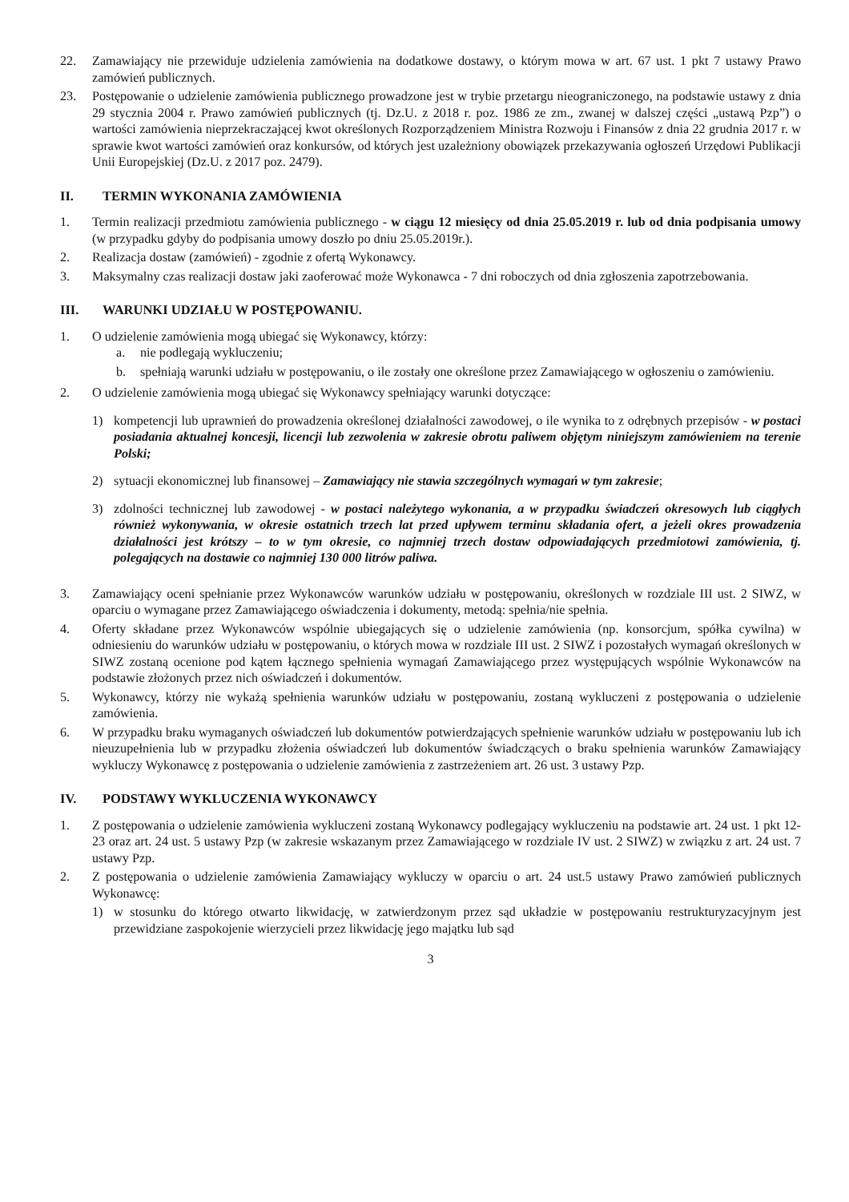22. Zamawiający nie przewiduje udzielenia zamówienia na dodatkowe dostawy, o którym mowa w art. 67 ust. 1 pkt 7 ustawy Prawo zamówień publicznych.
23. Postępowanie o udzielenie zamówienia publicznego prowadzone jest w trybie przetargu nieograniczonego, na podstawie ustawy z dnia 29 stycznia 2004 r. Prawo zamówień publicznych (tj. Dz.U. z 2018 r. poz. 1986 ze zm., zwanej w dalszej części „ustawą Pzp”) o wartości zamówienia nieprzekraczającej kwot określonych Rozporządzeniem Ministra Rozwoju i Finansów z dnia 22 grudnia 2017 r. w sprawie kwot wartości zamówień oraz konkursów, od których jest uzależniony obowiązek przekazywania ogłoszeń Urzędowi Publikacji Unii Europejskiej (Dz.U. z 2017 poz. 2479).
II. TERMIN WYKONANIA ZAMÓWIENIA
1. Termin realizacji przedmiotu zamówienia publicznego - w ciągu 12 miesięcy od dnia 25.05.2019 r. lub od dnia podpisania umowy (w przypadku gdyby do podpisania umowy doszło po dniu 25.05.2019r.).
2. Realizacja dostaw (zamówień) - zgodnie z ofertą Wykonawcy.
3. Maksymalny czas realizacji dostaw jaki zaoferować może Wykonawca - 7 dni roboczych od dnia zgłoszenia zapotrzebowania.
III. WARUNKI UDZIAŁU W POSTĘPOWANIU.
1. O udzielenie zamówienia mogą ubiegać się Wykonawcy, którzy:
a. nie podlegają wykluczeniu;
b. spełniają warunki udziału w postępowaniu, o ile zostały one określone przez Zamawiającego w ogłoszeniu o zamówieniu.
2. O udzielenie zamówienia mogą ubiegać się Wykonawcy spełniający warunki dotyczące:
1) kompetencji lub uprawnień do prowadzenia określonej działalności zawodowej, o ile wynika to z odrębnych przepisów - w postaci posiadania aktualnej koncesji, licencji lub zezwolenia w zakresie obrotu paliwem objętym niniejszym zamówieniem na terenie Polski;
2) sytuacji ekonomicznej lub finansowej – Zamawiający nie stawia szczególnych wymagań w tym zakresie;
3) zdolności technicznej lub zawodowej - w postaci należytego wykonania, a w przypadku świadczeń okresowych lub ciągłych również wykonywania, w okresie ostatnich trzech lat przed upływem terminu składania ofert, a jeżeli okres prowadzenia działalności jest krótszy – to w tym okresie, co najmniej trzech dostaw odpowiadających przedmiotowi zamówienia, tj. polegających na dostawie co najmniej 130 000 litrów paliwa.
3. Zamawiający oceni spełnianie przez Wykonawców warunków udziału w postępowaniu, określonych w rozdziale III ust. 2 SIWZ, w oparciu o wymagane przez Zamawiającego oświadczenia i dokumenty, metodą: spełnia/nie spełnia.
4. Oferty składane przez Wykonawców wspólnie ubiegających się o udzielenie zamówienia (np. konsorcjum, spółka cywilna) w odniesieniu do warunków udziału w postępowaniu, o których mowa w rozdziale III ust. 2 SIWZ i pozostałych wymagań określonych w SIWZ zostaną ocenione pod kątem łącznego spełnienia wymagań Zamawiającego przez występujących wspólnie Wykonawców na podstawie złożonych przez nich oświadczeń i dokumentów.
5. Wykonawcy, którzy nie wykażą spełnienia warunków udziału w postępowaniu, zostaną wykluczeni z postępowania o udzielenie zamówienia.
6. W przypadku braku wymaganych oświadczeń lub dokumentów potwierdzających spełnienie warunków udziału w postępowaniu lub ich nieuzupełnienia lub w przypadku złożenia oświadczeń lub dokumentów świadczących o braku spełnienia warunków Zamawiający wykluczy Wykonawcę z postępowania o udzielenie zamówienia z zastrzeżeniem art. 26 ust. 3 ustawy Pzp.
IV. PODSTAWY WYKLUCZENIA WYKONAWCY
1. Z postępowania o udzielenie zamówienia wykluczeni zostaną Wykonawcy podlegający wykluczeniu na podstawie art. 24 ust. 1 pkt 12-23 oraz art. 24 ust. 5 ustawy Pzp (w zakresie wskazanym przez Zamawiającego w rozdziale IV ust. 2 SIWZ) w związku z art. 24 ust. 7 ustawy Pzp.
2. Z postępowania o udzielenie zamówienia Zamawiający wykluczy w oparciu o art. 24 ust.5 ustawy Prawo zamówień publicznych Wykonawcę:
1) w stosunku do którego otwarto likwidację, w zatwierdzonym przez sąd układzie w postępowaniu restrukturyzacyjnym jest przewidziane zaspokojenie wierzycieli przez likwidację jego majątku lub sąd
3